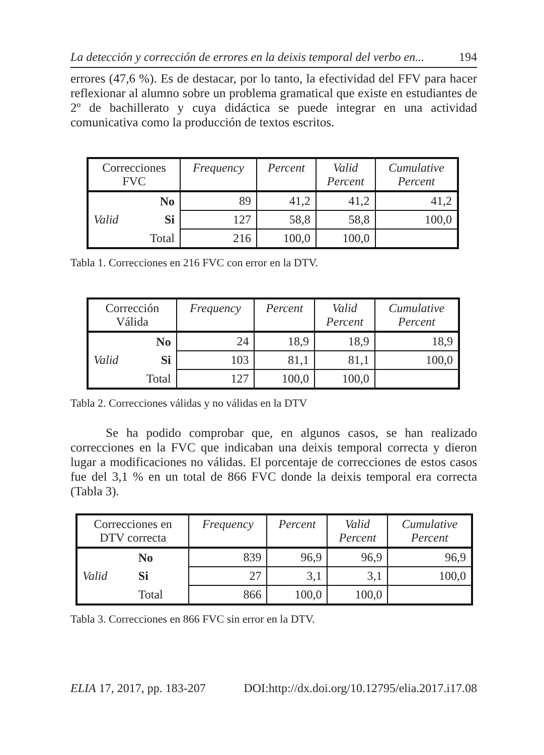La detección y corrección de errores en la deixis temporal del verbo en... 194
errores (47,6 %). Es de destacar, por lo tanto, la efectividad del FFV para hacer reflexionar al alumno sobre un problema gramatical que existe en estudiantes de 2º de bachillerato y cuya didáctica se puede integrar en una actividad comunicativa como la producción de textos escritos.
| Correcciones FVC | | Frequency | Percent | Valid Percent | Cumulative Percent |
| --- | --- | --- | --- | --- | --- |
| | No | 89 | 41,2 | 41,2 | 41,2 |
| Valid | Si | 127 | 58,8 | 58,8 | 100,0 |
| | Total | 216 | 100,0 | 100,0 | |
Tabla 1. Correcciones en 216 FVC con error en la DTV.
| Corrección Válida | | Frequency | Percent | Valid Percent | Cumulative Percent |
| --- | --- | --- | --- | --- | --- |
| | No | 24 | 18,9 | 18,9 | 18,9 |
| Valid | Si | 103 | 81,1 | 81,1 | 100,0 |
| | Total | 127 | 100,0 | 100,0 | |
Tabla 2. Correcciones válidas y no válidas en la DTV
Se ha podido comprobar que, en algunos casos, se han realizado correcciones en la FVC que indicaban una deixis temporal correcta y dieron lugar a modificaciones no válidas. El porcentaje de correcciones de estos casos fue del 3,1 % en un total de 866 FVC donde la deixis temporal era correcta (Tabla 3).
| Correcciones en DTV correcta | | Frequency | Percent | Valid Percent | Cumulative Percent |
| --- | --- | --- | --- | --- | --- |
| | No | 839 | 96,9 | 96,9 | 96,9 |
| Valid | Si | 27 | 3,1 | 3,1 | 100,0 |
| | Total | 866 | 100,0 | 100,0 | |
Tabla 3. Correcciones en 866 FVC sin error en la DTV.
ELIA 17, 2017, pp. 183-207 DOI:http://dx.doi.org/10.12795/elia.2017.i17.08